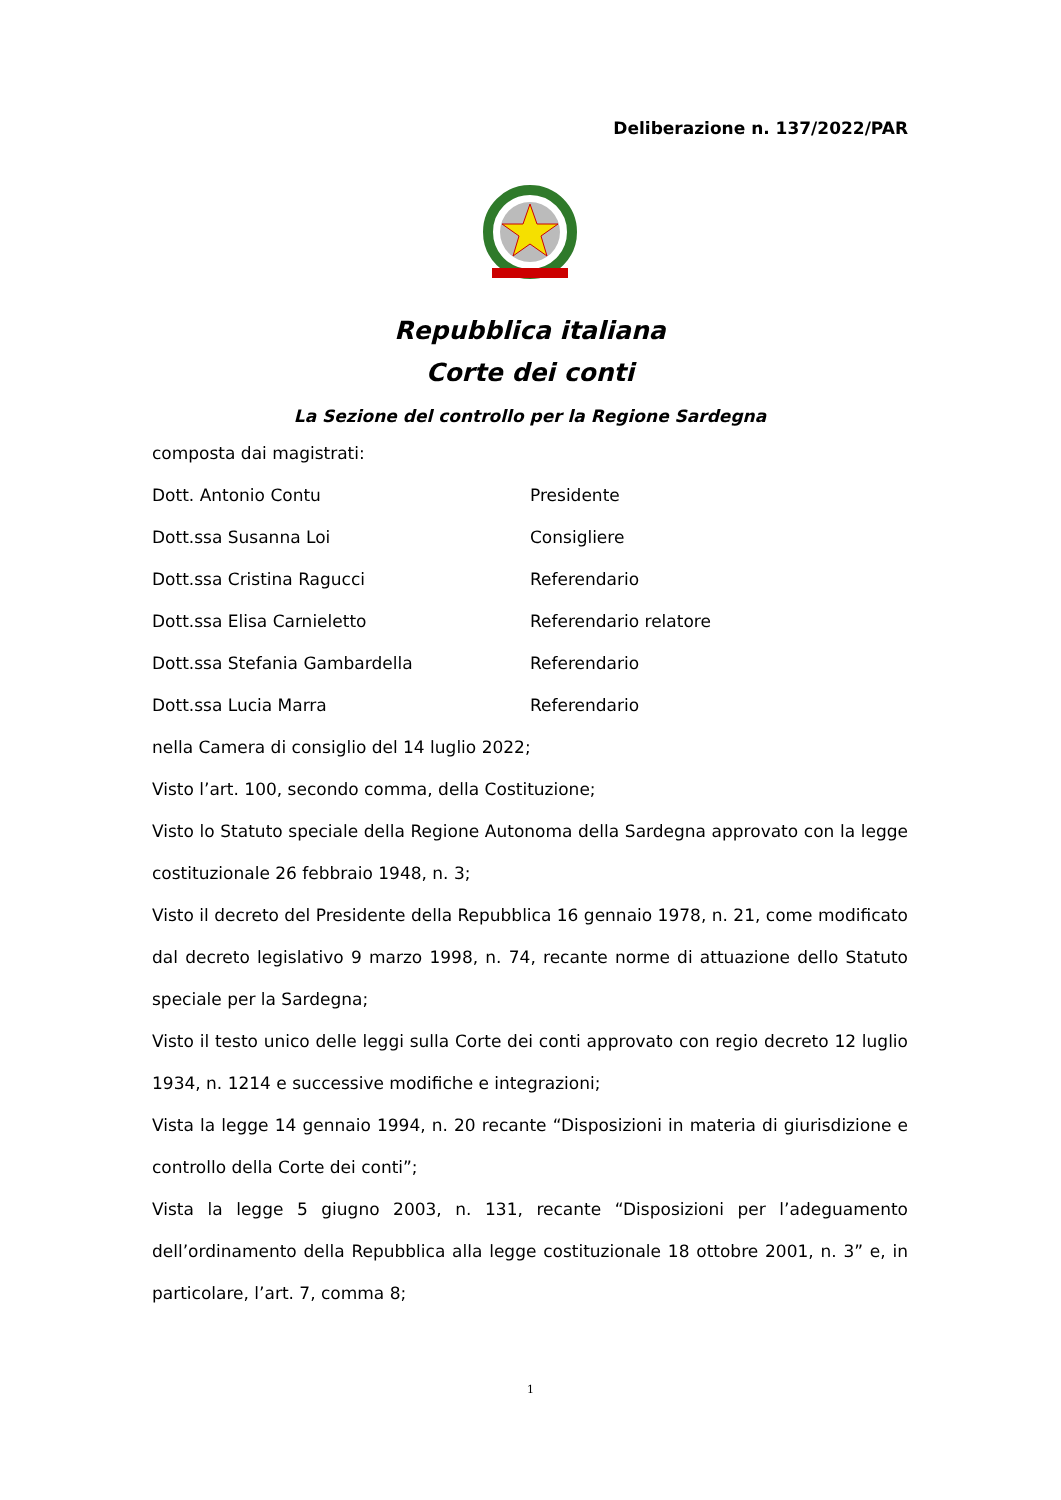Deliberazione n. 137/2022/PAR
Repubblica italiana
Corte dei conti
La Sezione del controllo per la Regione Sardegna
composta dai magistrati:
Dott. Antonio Contu Presidente
Dott.ssa Susanna Loi Consigliere
Dott.ssa Cristina Ragucci Referendario
Dott.ssa Elisa Carnieletto Referendario relatore
Dott.ssa Stefania Gambardella Referendario
Dott.ssa Lucia Marra Referendario
nella Camera di consiglio del 14 luglio 2022;
Visto l’art. 100, secondo comma, della Costituzione;
Visto lo Statuto speciale della Regione Autonoma della Sardegna approvato con la legge costituzionale 26 febbraio 1948, n. 3;
Visto il decreto del Presidente della Repubblica 16 gennaio 1978, n. 21, come modificato dal decreto legislativo 9 marzo 1998, n. 74, recante norme di attuazione dello Statuto speciale per la Sardegna;
Visto il testo unico delle leggi sulla Corte dei conti approvato con regio decreto 12 luglio 1934, n. 1214 e successive modifiche e integrazioni;
Vista la legge 14 gennaio 1994, n. 20 recante “Disposizioni in materia di giurisdizione e controllo della Corte dei conti”;
Vista la legge 5 giugno 2003, n. 131, recante “Disposizioni per l’adeguamento dell’ordinamento della Repubblica alla legge costituzionale 18 ottobre 2001, n. 3” e, in particolare, l’art. 7, comma 8;
1